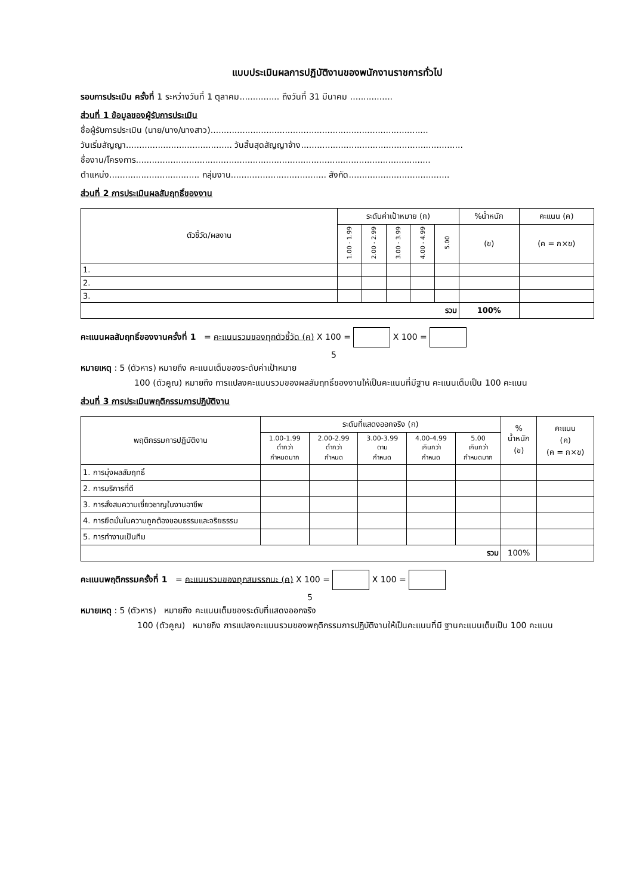แบบประเมินผลการปฏิบัติงานของพนักงานราชการทั่วไป
รอบการประเมิน ครั้งที่ 1 ระหว่างวันที่ 1 ตุลาคม............... ถึงวันที่ 31 มีนาคม ................
ส่วนที่ 1 ข้อมูลของผู้รับการประเมิน
ชื่อผู้รับการประเมิน (นาย/นาง/นางสาว)..................................................................................
วันเริ่มสัญญา........................................ วันสิ้นสุดสัญญาจ้าง.............................................................
ชื่องาน/โครงการ...............................................................................................................
ตำแหน่ง.................................. กลุ่มงาน.................................... สังกัด......................................
ส่วนที่ 2 การประเมินผลสัมฤทธิ์ของงาน
| ตัวชี้วัด/ผลงาน | ระดับค่าเป้าหมาย (ก) | | | | | %น้ำหนัก | คะแนน (ค) |
| --- | --- | --- | --- | --- | --- | --- | --- |
| | 1.00 - 1.99 | 2.00 - 2.99 | 3.00 - 3.99 | 4.00 - 4.99 | 5.00 | (ข) | (ค = ก×ข) |
| 1. | | | | | | | |
| 2. | | | | | | | |
| 3. | | | | | | | |
| รวม | | | | | | 100% | |
คะแนนผลสัมฤทธิ์ของงานครั้งที่ 1 = คะแนนรวมของทุกตัวชี้วัด (ค) X 100 = X 100 =
5
หมายเหตุ : 5 (ตัวหาร) หมายถึง คะแนนเต็มของระดับค่าเป้าหมาย
100 (ตัวคูณ) หมายถึง การแปลงคะแนนรวมของผลสัมฤทธิ์ของงานให้เป็นคะแนนที่มีฐาน คะแนนเต็มเป็น 100 คะแนน
ส่วนที่ 3 การประเมินพฤติกรรมการปฏิบัติงาน
| พฤติกรรมการปฏิบัติงาน | ระดับที่แสดงออกจริง (ก) | | | | | % น้ำหนัก (ข) | คะแนน (ค) (ค = ก×ข) |
| --- | --- | --- | --- | --- | --- | --- | --- |
| | 1.00-1.99 ต่ำกว่า กำหนดมาก | 2.00-2.99 ต่ำกว่า กำหนด | 3.00-3.99 ตาม กำหนด | 4.00-4.99 เกินกว่า กำหนด | 5.00 เกินกว่า กำหนดมาก | | |
| 1. การมุ่งผลสัมฤทธิ์ | | | | | | | |
| 2. การบริการที่ดี | | | | | | | |
| 3. การสั่งสมความเชี่ยวชาญในงานอาชีพ | | | | | | | |
| 4. การยึดมั่นในความถูกต้องชอบธรรมและจริยธรรม | | | | | | | |
| 5. การทำงานเป็นทีม | | | | | | | |
| รวม | | | | | | 100% | |
คะแนนพฤติกรรมครั้งที่ 1 = คะแนนรวมของทุกสมรรถนะ (ค) X 100 = X 100 =
5
หมายเหตุ : 5 (ตัวหาร) หมายถึง คะแนนเต็มของระดับที่แสดงออกจริง
100 (ตัวคูณ) หมายถึง การแปลงคะแนนรวมของพฤติกรรมการปฏิบัติงานให้เป็นคะแนนที่มี ฐานคะแนนเต็มเป็น 100 คะแนน